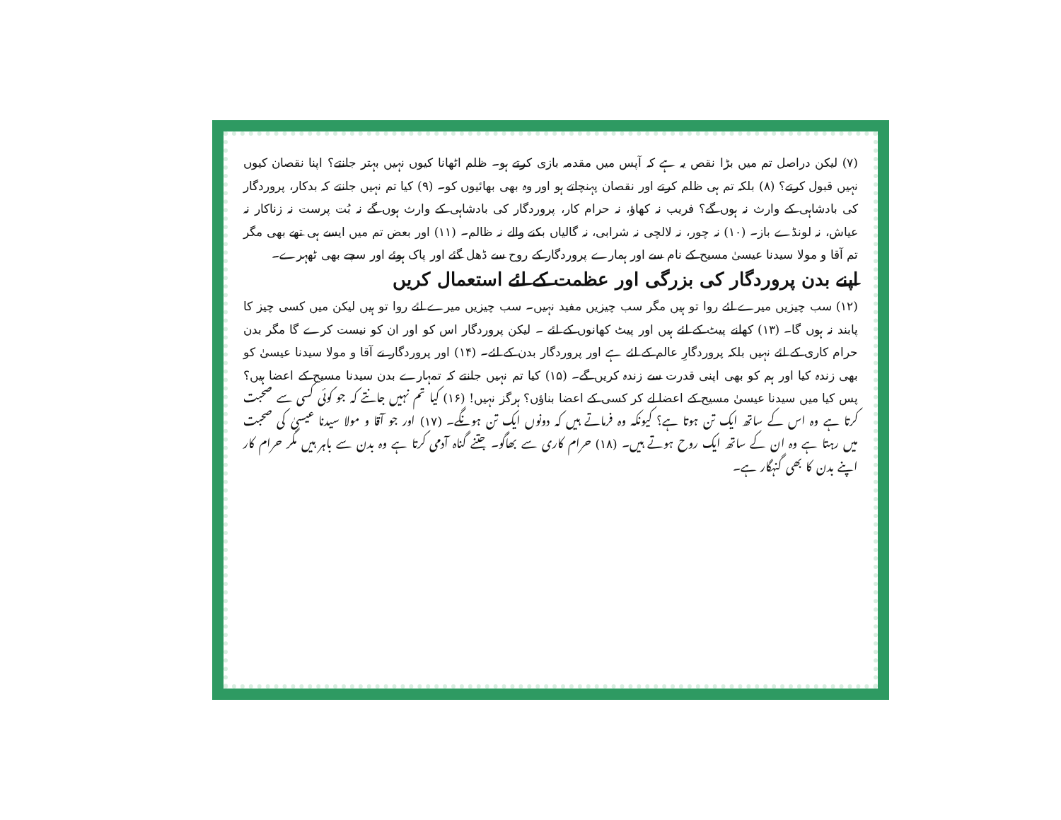(۷) لیکن دراصل تم میں بڑا نقص یہ ہے کہ آپس میں مقدمہ بازی کرتے ہو۔ ظلم اٹھانا کیوں نہیں بہتر جانتے؟ اپنا نقصان کیوں نہیں قبول کرتے؟ (۸) بلکہ تم ہی ظلم کرتے اور نقصان پہنچاتے ہو اور وہ بھی بھائیوں کو۔ (۹) کیا تم نہیں جانتے کہ بدکار، پروردگار کی بادشاہی کے وارث نہ ہوں گے؟ فریب نہ کھاؤ، نہ حرام کار، پروردگار کی بادشاہی کے وارث ہوں گے نہ بُت پرست نہ زناکار نہ عیاش، نہ لونڈے باز۔ (۱۰) نہ چور، نہ لالچی نہ شرابی، نہ گالیاں بکنے والے نہ ظالم۔ (۱۱) اور بعض تم میں ایسے ہی تھے بھی مگر تم آقا و مولا سیدنا عیسیٰ مسیح کے نام سے اور ہمارے پروردگار کے روح سے ڈھل گئے اور پاک ہوئے اور سچے بھی ٹھہرے۔
اپنے بدن پروردگار کی بزرگی اور عظمت کے لئے استعمال کریں
(۱۲) سب چیزیں میرے لئے روا تو ہیں مگر سب چیزیں مفید نہیں۔ سب چیزیں میرے لئے روا تو ہیں لیکن میں کسی چیز کا پابند نہ ہوں گا۔ (۱۳) کھانے پیٹ کے لئے ہیں اور پیٹ کھانوں کے لئے ۔ لیکن پروردگار اس کو اور ان کو نیست کرے گا مگر بدن حرام کاری کے لئے نہیں بلکہ پروردگارِ عالم کے لئے ہے اور پروردگار بدن کے لئے۔ (۱۴) اور پروردگار نے آقا و مولا سیدنا عیسیٰ کو بھی زندہ کیا اور ہم کو بھی اپنی قدرت سے زندہ کریں گے۔ (۱۵) کیا تم نہیں جانتے کہ تمہارے بدن سیدنا مسیح کے اعضا ہیں؟ پس کیا میں سیدنا عیسیٰ مسیح کے اعضا لے کر کسی کے اعضا بناؤں؟ ہرگز نہیں! (۱۶) کیا تم نہیں جانتے کہ جو کوئی کسی سے صحبت کرتا ہے وہ اس کے ساتھ ایک تن ہوتا ہے؟ کیونکہ وہ فرماتے ہیں کہ دونوں ایک تن ہونگے۔ (۱۷) اور جو آقا و مولا سیدنا عیسیٰ کی صحبت میں رہتا ہے وہ ان کے ساتھ ایک روح ہوتے ہیں۔ (۱۸) حرام کاری سے بھاگو۔ جتنے گناہ آدمی کرتا ہے وہ بدن سے باہر ہیں مگر حرام کار اپنے بدن کا بھی گنہگار ہے۔